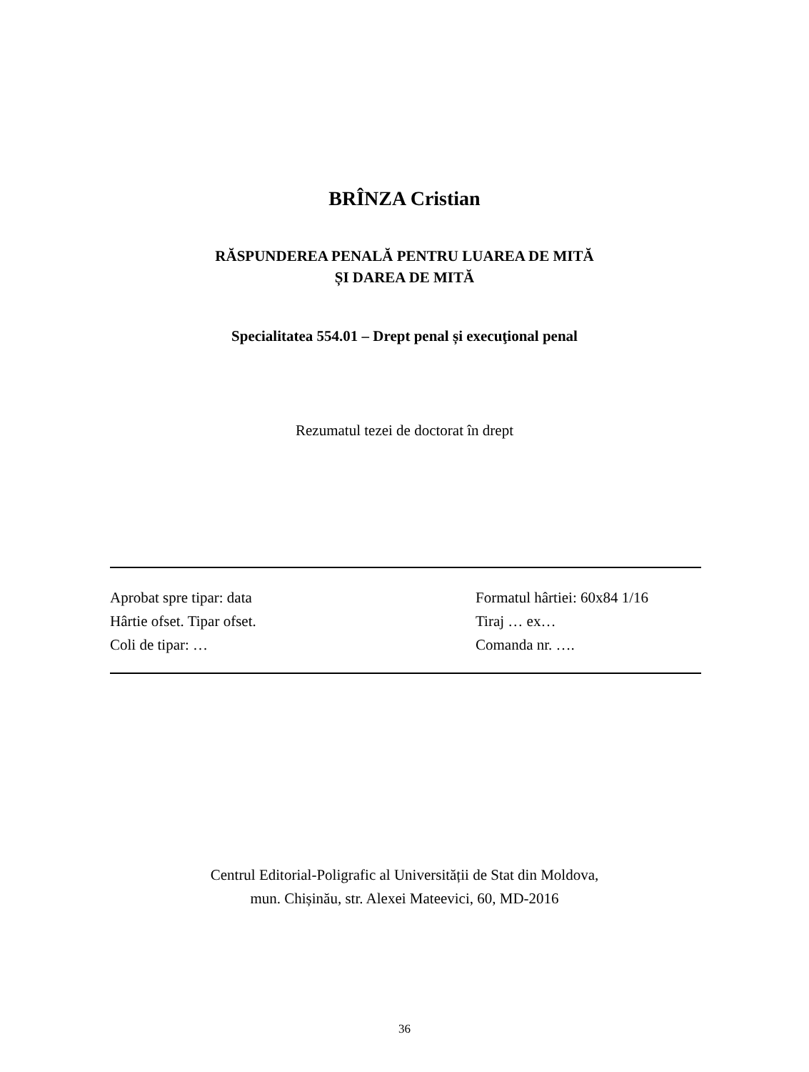BRÎNZA Cristian
RĂSPUNDEREA PENALĂ PENTRU LUAREA DE MITĂ
ȘI DAREA DE MITĂ
Specialitatea 554.01 – Drept penal și execuţional penal
Rezumatul tezei de doctorat în drept
Aprobat spre tipar: data Formatul hârtiei: 60x84 1/16
Hârtie ofset. Tipar ofset. Tiraj … ex…
Coli de tipar: … Comanda nr. ….
Centrul Editorial-Poligrafic al Universității de Stat din Moldova,
mun. Chișinău, str. Alexei Mateevici, 60, MD-2016
36